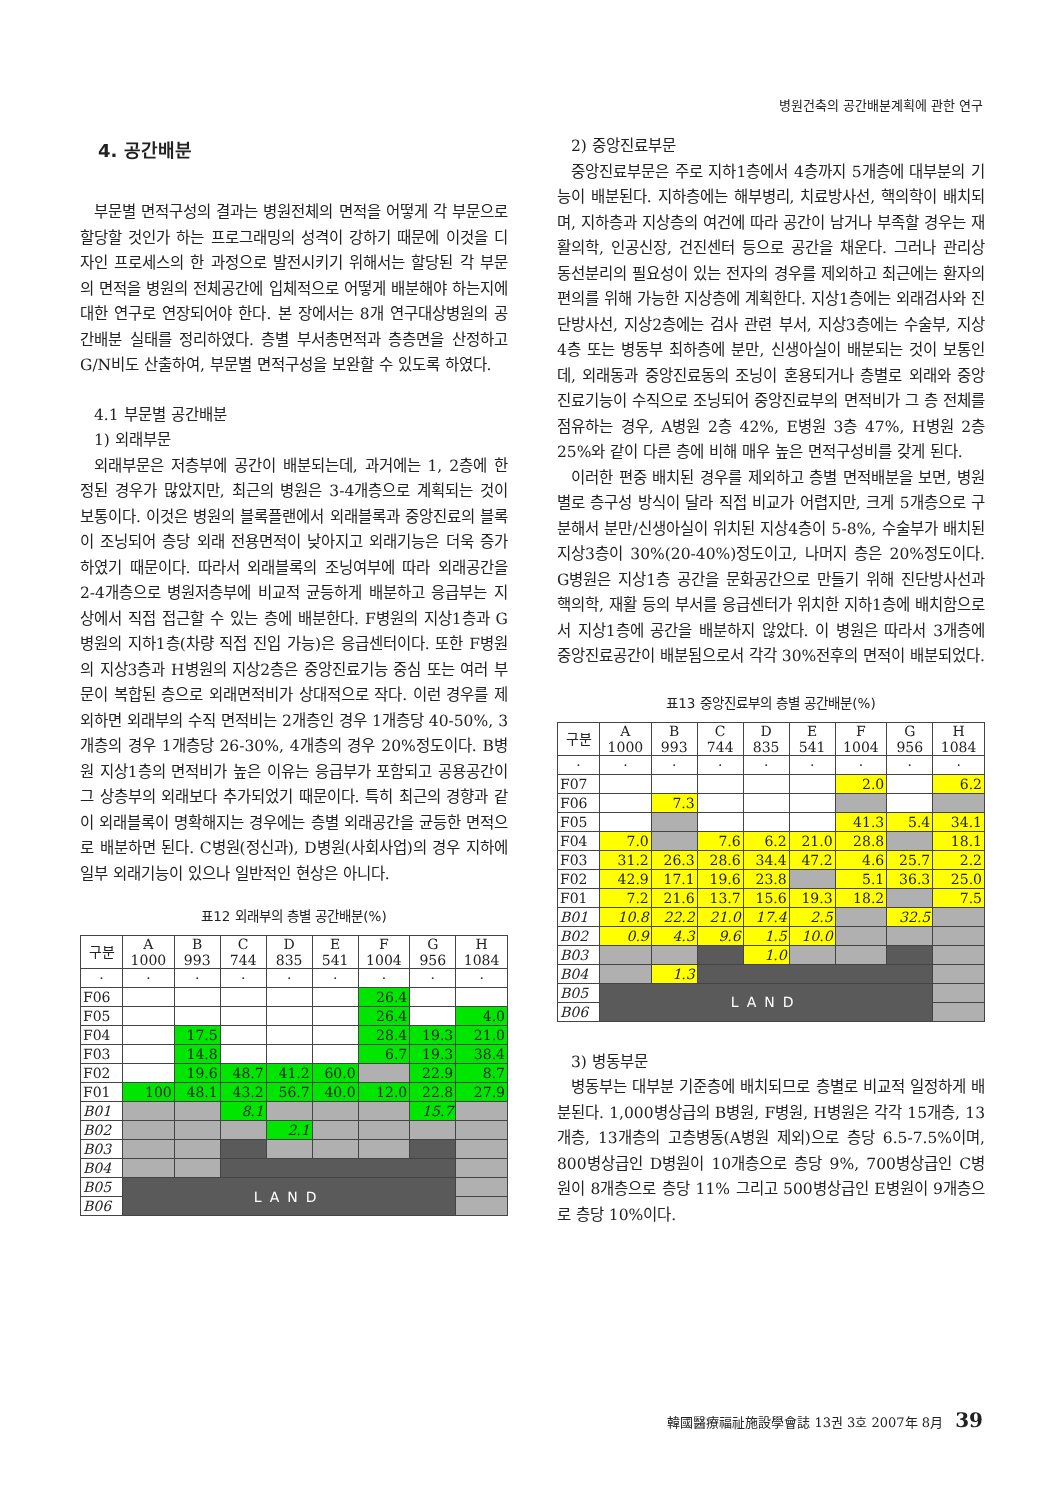병원건축의 공간배분계획에 관한 연구
4. 공간배분
부문별 면적구성의 결과는 병원전체의 면적을 어떻게 각 부문으로 할당할 것인가 하는 프로그래밍의 성격이 강하기 때문에 이것을 디자인 프로세스의 한 과정으로 발전시키기 위해서는 할당된 각 부문의 면적을 병원의 전체공간에 입체적으로 어떻게 배분해야 하는지에 대한 연구로 연장되어야 한다. 본 장에서는 8개 연구대상병원의 공간배분 실태를 정리하였다. 층별 부서총면적과 층층면을 산정하고 G/N비도 산출하여, 부문별 면적구성을 보완할 수 있도록 하였다.
4.1 부문별 공간배분
1) 외래부문
외래부문은 저층부에 공간이 배분되는데, 과거에는 1, 2층에 한정된 경우가 많았지만, 최근의 병원은 3-4개층으로 계획되는 것이 보통이다. 이것은 병원의 블록플랜에서 외래블록과 중앙진료의 블록이 조닝되어 층당 외래 전용면적이 낮아지고 외래기능은 더욱 증가하였기 때문이다. 따라서 외래블록의 조닝여부에 따라 외래공간을 2-4개층으로 병원저층부에 비교적 균등하게 배분하고 응급부는 지상에서 직접 접근할 수 있는 층에 배분한다. F병원의 지상1층과 G병원의 지하1층(차량 직접 진입 가능)은 응급센터이다. 또한 F병원의 지상3층과 H병원의 지상2층은 중앙진료기능 중심 또는 여러 부문이 복합된 층으로 외래면적비가 상대적으로 작다. 이런 경우를 제외하면 외래부의 수직 면적비는 2개층인 경우 1개층당 40-50%, 3개층의 경우 1개층당 26-30%, 4개층의 경우 20%정도이다. B병원 지상1층의 면적비가 높은 이유는 응급부가 포함되고 공용공간이 그 상층부의 외래보다 추가되었기 때문이다. 특히 최근의 경향과 같이 외래블록이 명확해지는 경우에는 층별 외래공간을 균등한 면적으로 배분하면 된다. C병원(정신과), D병원(사회사업)의 경우 지하에 일부 외래기능이 있으나 일반적인 현상은 아니다.
표12 외래부의 층별 공간배분(%)
| 구분 | A 1000 | B 993 | C 744 | D 835 | E 541 | F 1004 | G 956 | H 1084 |
| --- | --- | --- | --- | --- | --- | --- | --- | --- |
| · | · | · | · | · | · | · | · | · |
| F06 | | | | | | 26.4 | | |
| F05 | | | | | | 26.4 | | 4.0 |
| F04 | | 17.5 | | | | 28.4 | 19.3 | 21.0 |
| F03 | | 14.8 | | | | 6.7 | 19.3 | 38.4 |
| F02 | | 19.6 | 48.7 | 41.2 | 60.0 | | 22.9 | 8.7 |
| F01 | 100 | 48.1 | 43.2 | 56.7 | 40.0 | 12.0 | 22.8 | 27.9 |
| B01 | | | 8.1 | | | | 15.7 | |
| B02 | | | | 2.1 | | | | |
| B03 | | | | | | | | |
| B04 | | | | | | | | |
| B05 | LAND | | | | | | | |
| B06 | | | | | | | | |
2) 중앙진료부문
중앙진료부문은 주로 지하1층에서 4층까지 5개층에 대부분의 기능이 배분된다. 지하층에는 해부병리, 치료방사선, 핵의학이 배치되며, 지하층과 지상층의 여건에 따라 공간이 남거나 부족할 경우는 재활의학, 인공신장, 건진센터 등으로 공간을 채운다. 그러나 관리상 동선분리의 필요성이 있는 전자의 경우를 제외하고 최근에는 환자의 편의를 위해 가능한 지상층에 계획한다. 지상1층에는 외래검사와 진단방사선, 지상2층에는 검사 관련 부서, 지상3층에는 수술부, 지상4층 또는 병동부 최하층에 분만, 신생아실이 배분되는 것이 보통인데, 외래동과 중앙진료동의 조닝이 혼용되거나 층별로 외래와 중앙진료기능이 수직으로 조닝되어 중앙진료부의 면적비가 그 층 전체를 점유하는 경우, A병원 2층 42%, E병원 3층 47%, H병원 2층 25%와 같이 다른 층에 비해 매우 높은 면적구성비를 갖게 된다.
이러한 편중 배치된 경우를 제외하고 층별 면적배분을 보면, 병원별로 층구성 방식이 달라 직접 비교가 어렵지만, 크게 5개층으로 구분해서 분만/신생아실이 위치된 지상4층이 5-8%, 수술부가 배치된 지상3층이 30%(20-40%)정도이고, 나머지 층은 20%정도이다. G병원은 지상1층 공간을 문화공간으로 만들기 위해 진단방사선과 핵의학, 재활 등의 부서를 응급센터가 위치한 지하1층에 배치함으로서 지상1층에 공간을 배분하지 않았다. 이 병원은 따라서 3개층에 중앙진료공간이 배분됨으로서 각각 30%전후의 면적이 배분되었다.
표13 중앙진료부의 층별 공간배분(%)
| 구분 | A 1000 | B 993 | C 744 | D 835 | E 541 | F 1004 | G 956 | H 1084 |
| --- | --- | --- | --- | --- | --- | --- | --- | --- |
| · | · | · | · | · | · | · | · | · |
| F07 | | | | | | 2.0 | | 6.2 |
| F06 | | 7.3 | | | | | | |
| F05 | | | | | | 41.3 | 5.4 | 34.1 |
| F04 | 7.0 | | 7.6 | 6.2 | 21.0 | 28.8 | | 18.1 |
| F03 | 31.2 | 26.3 | 28.6 | 34.4 | 47.2 | 4.6 | 25.7 | 2.2 |
| F02 | 42.9 | 17.1 | 19.6 | 23.8 | | 5.1 | 36.3 | 25.0 |
| F01 | 7.2 | 21.6 | 13.7 | 15.6 | 19.3 | 18.2 | | 7.5 |
| B01 | 10.8 | 22.2 | 21.0 | 17.4 | 2.5 | | 32.5 | |
| B02 | 0.9 | 4.3 | 9.6 | 1.5 | 10.0 | | | |
| B03 | | | | 1.0 | | | | |
| B04 | | 1.3 | | | | | | |
| B05 | LAND | | | | | | | |
| B06 | | | | | | | | |
3) 병동부문
병동부는 대부분 기준층에 배치되므로 층별로 비교적 일정하게 배분된다. 1,000병상급의 B병원, F병원, H병원은 각각 15개층, 13개층, 13개층의 고층병동(A병원 제외)으로 층당 6.5-7.5%이며, 800병상급인 D병원이 10개층으로 층당 9%, 700병상급인 C병원이 8개층으로 층당 11% 그리고 500병상급인 E병원이 9개층으로 층당 10%이다.
韓國醫療福祉施設學會誌 13권 3호 2007年 8月 39